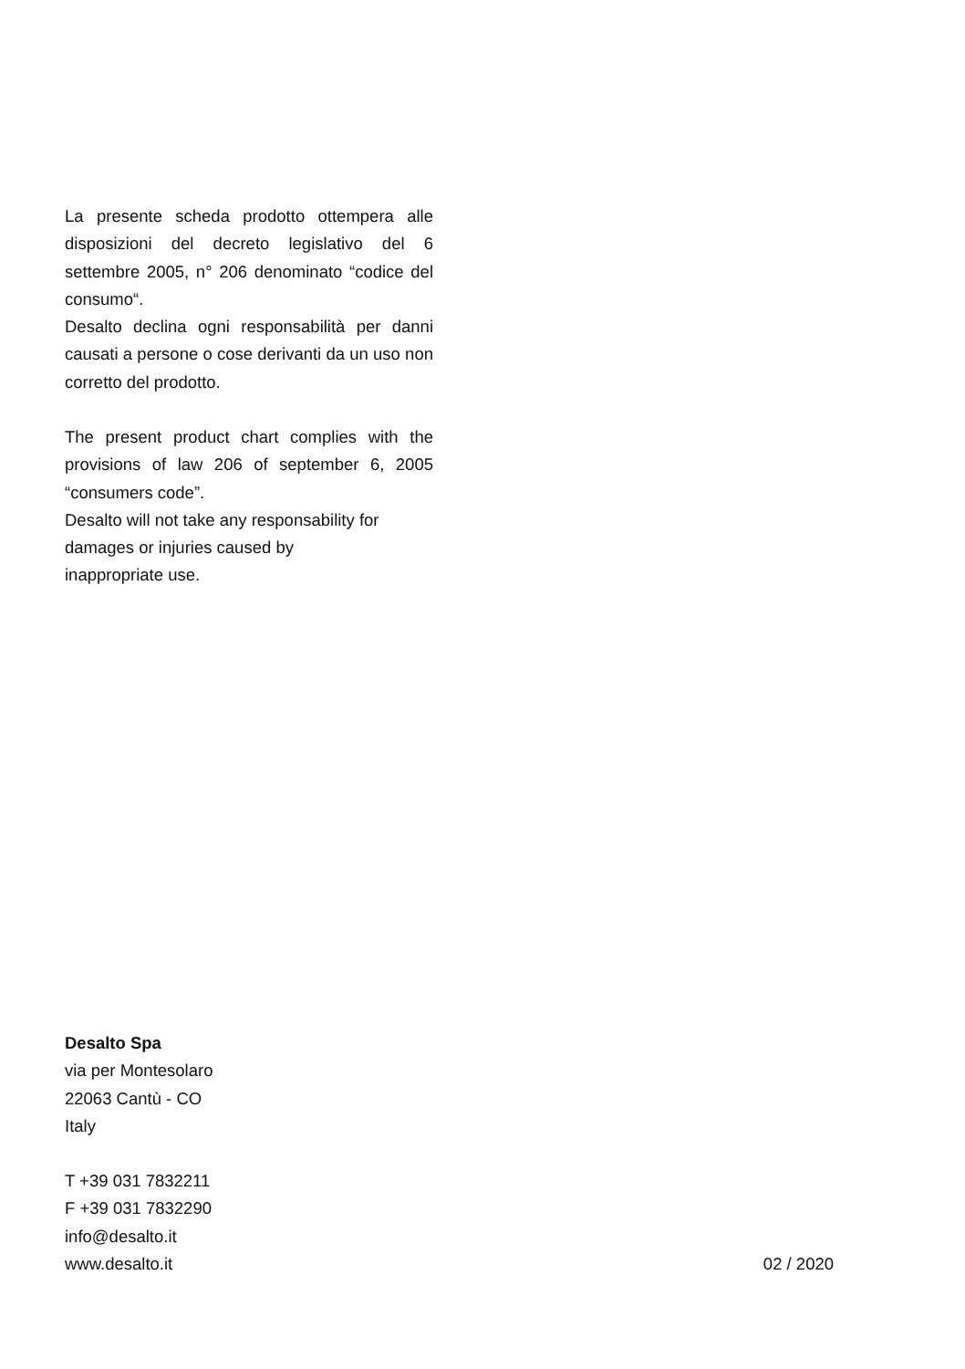La presente scheda prodotto ottempera alle disposizioni del decreto legislativo del 6 settembre 2005, n° 206 denominato “codice del consumo“.
Desalto declina ogni responsabilità per danni causati a persone o cose derivanti da un uso non corretto del prodotto.
The present product chart complies with the provisions of law 206 of september 6, 2005 “consumers code”.
Desalto will not take any responsability for damages or injuries caused by
inappropriate use.
Desalto Spa
via per Montesolaro
22063 Cantù - CO
Italy
T +39 031 7832211
F +39 031 7832290
info@desalto.it
www.desalto.it 02 / 2020